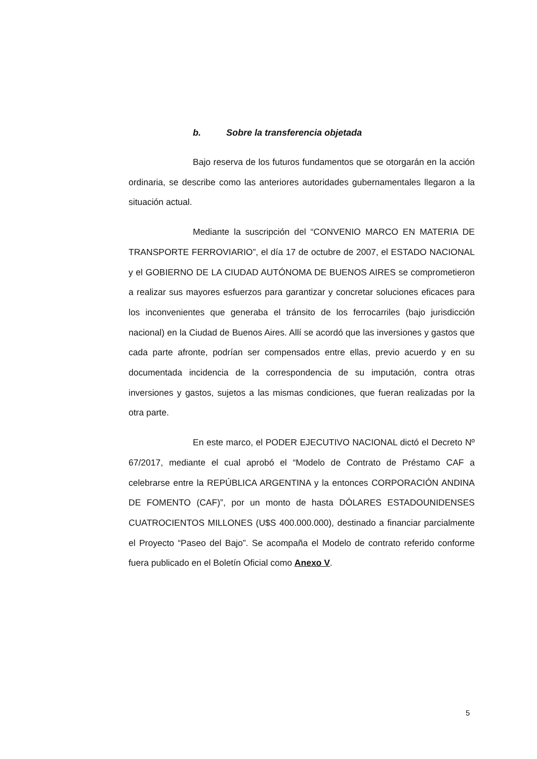b. Sobre la transferencia objetada
Bajo reserva de los futuros fundamentos que se otorgarán en la acción ordinaria, se describe como las anteriores autoridades gubernamentales llegaron a la situación actual.
Mediante la suscripción del “CONVENIO MARCO EN MATERIA DE TRANSPORTE FERROVIARIO”, el día 17 de octubre de 2007, el ESTADO NACIONAL y el GOBIERNO DE LA CIUDAD AUTÓNOMA DE BUENOS AIRES se comprometieron a realizar sus mayores esfuerzos para garantizar y concretar soluciones eficaces para los inconvenientes que generaba el tránsito de los ferrocarriles (bajo jurisdicción nacional) en la Ciudad de Buenos Aires. Allí se acordó que las inversiones y gastos que cada parte afronte, podrían ser compensados entre ellas, previo acuerdo y en su documentada incidencia de la correspondencia de su imputación, contra otras inversiones y gastos, sujetos a las mismas condiciones, que fueran realizadas por la otra parte.
En este marco, el PODER EJECUTIVO NACIONAL dictó el Decreto Nº 67/2017, mediante el cual aprobó el “Modelo de Contrato de Préstamo CAF a celebrarse entre la REPÚBLICA ARGENTINA y la entonces CORPORACIÓN ANDINA DE FOMENTO (CAF)”, por un monto de hasta DÓLARES ESTADOUNIDENSES CUATROCIENTOS MILLONES (U$S 400.000.000), destinado a financiar parcialmente el Proyecto “Paseo del Bajo”. Se acompaña el Modelo de contrato referido conforme fuera publicado en el Boletín Oficial como Anexo V.
5